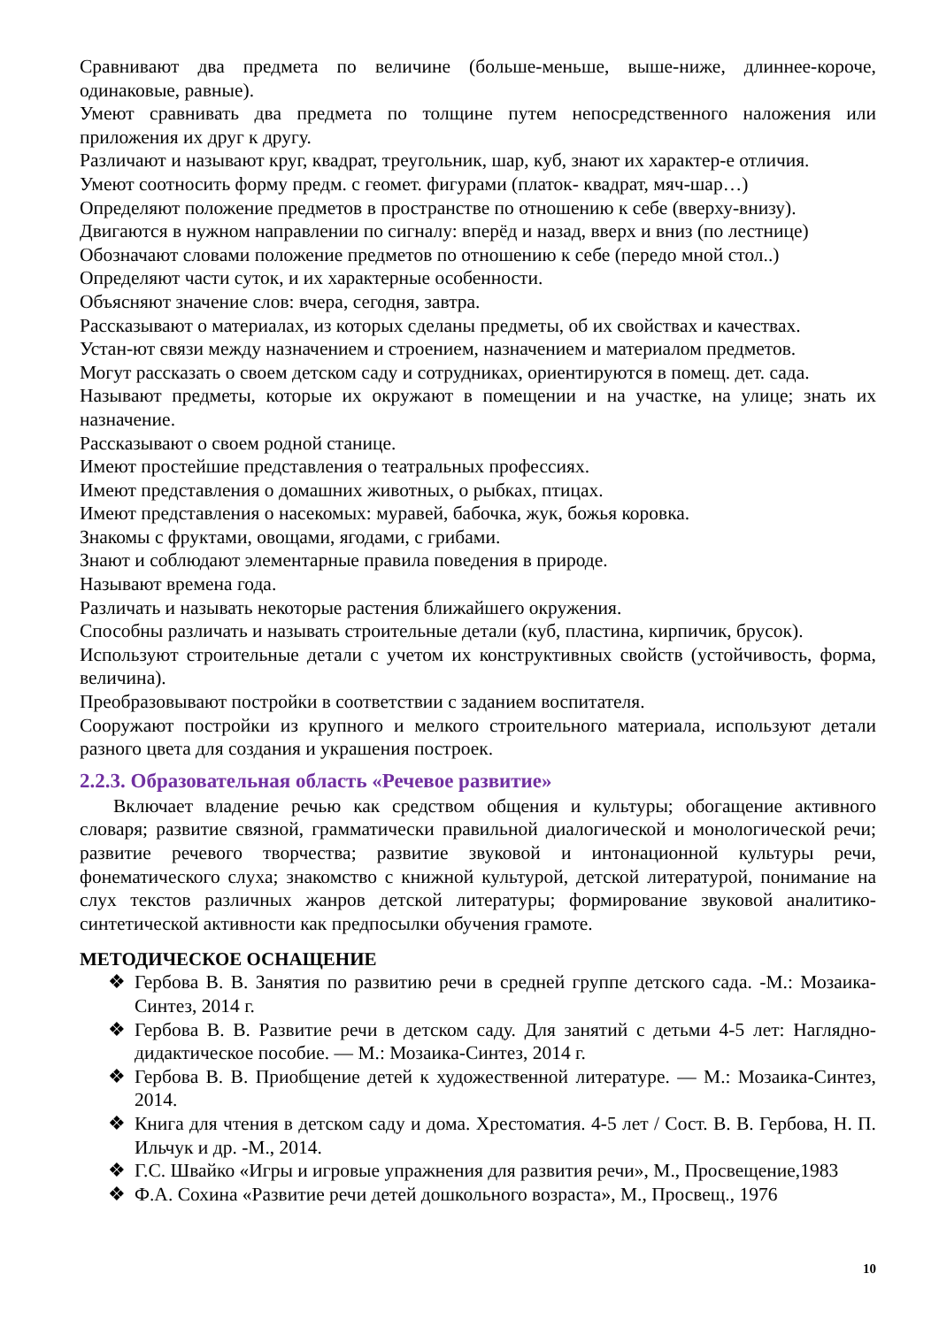Сравнивают два предмета по величине (больше-меньше, выше-ниже, длиннее-короче, одинаковые, равные).
Умеют сравнивать два предмета по толщине путем непосредственного наложения или приложения их друг к другу.
Различают и называют круг, квадрат, треугольник, шар, куб, знают их характер-е отличия.
Умеют соотносить форму предм. с геомет. фигурами (платок- квадрат, мяч-шар…)
Определяют положение предметов в пространстве по отношению к себе (вверху-внизу).
Двигаются в нужном направлении по сигналу: вперёд и назад, вверх и вниз (по лестнице)
Обозначают словами положение предметов по отношению к себе (передо мной стол..)
Определяют части суток, и их характерные особенности.
Объясняют значение слов: вчера, сегодня, завтра.
Рассказывают о материалах, из которых сделаны предметы, об их свойствах и качествах.
Устан-ют связи между назначением и строением, назначением и материалом предметов.
Могут рассказать о своем детском саду и сотрудниках, ориентируются в помещ. дет. сада.
Называют предметы, которые их окружают в помещении и на участке, на улице; знать их назначение.
Рассказывают о своем родной станице.
Имеют простейшие представления о театральных профессиях.
Имеют представления о домашних животных, о рыбках, птицах.
Имеют представления о насекомых: муравей, бабочка, жук, божья коровка.
Знакомы с фруктами, овощами, ягодами, с грибами.
Знают и соблюдают элементарные правила поведения в природе.
Называют времена года.
Различать и называть некоторые растения ближайшего окружения.
Способны различать и называть строительные детали (куб, пластина, кирпичик, брусок).
Используют строительные детали с учетом их конструктивных свойств (устойчивость, форма, величина).
Преобразовывают постройки в соответствии с заданием воспитателя.
Сооружают постройки из крупного и мелкого строительного материала, используют детали разного цвета для создания и украшения построек.
2.2.3. Образовательная область «Речевое развитие»
Включает владение речью как средством общения и культуры; обогащение активного словаря; развитие связной, грамматически правильной диалогической и монологической речи; развитие речевого творчества; развитие звуковой и интонационной культуры речи, фонематического слуха; знакомство с книжной культурой, детской литературой, понимание на слух текстов различных жанров детской литературы; формирование звуковой аналитико-синтетической активности как предпосылки обучения грамоте.
МЕТОДИЧЕСКОЕ ОСНАЩЕНИЕ
❖ Гербова В. В. Занятия по развитию речи в средней группе детского сада. -М.: Мозаика-Синтез, 2014 г.
❖ Гербова В. В. Развитие речи в детском саду. Для занятий с детьми 4-5 лет: Наглядно-дидактическое пособие. — М.: Мозаика-Синтез, 2014 г.
❖ Гербова В. В. Приобщение детей к художественной литературе. — М.: Мозаика-Синтез, 2014.
❖ Книга для чтения в детском саду и дома. Хрестоматия. 4-5 лет / Сост. В. В. Гербова, Н. П. Ильчук и др. -М., 2014.
❖ Г.С. Швайко «Игры и игровые упражнения для развития речи», М., Просвещение,1983
❖ Ф.А. Сохина «Развитие речи детей дошкольного возраста», М., Просвещ., 1976
10